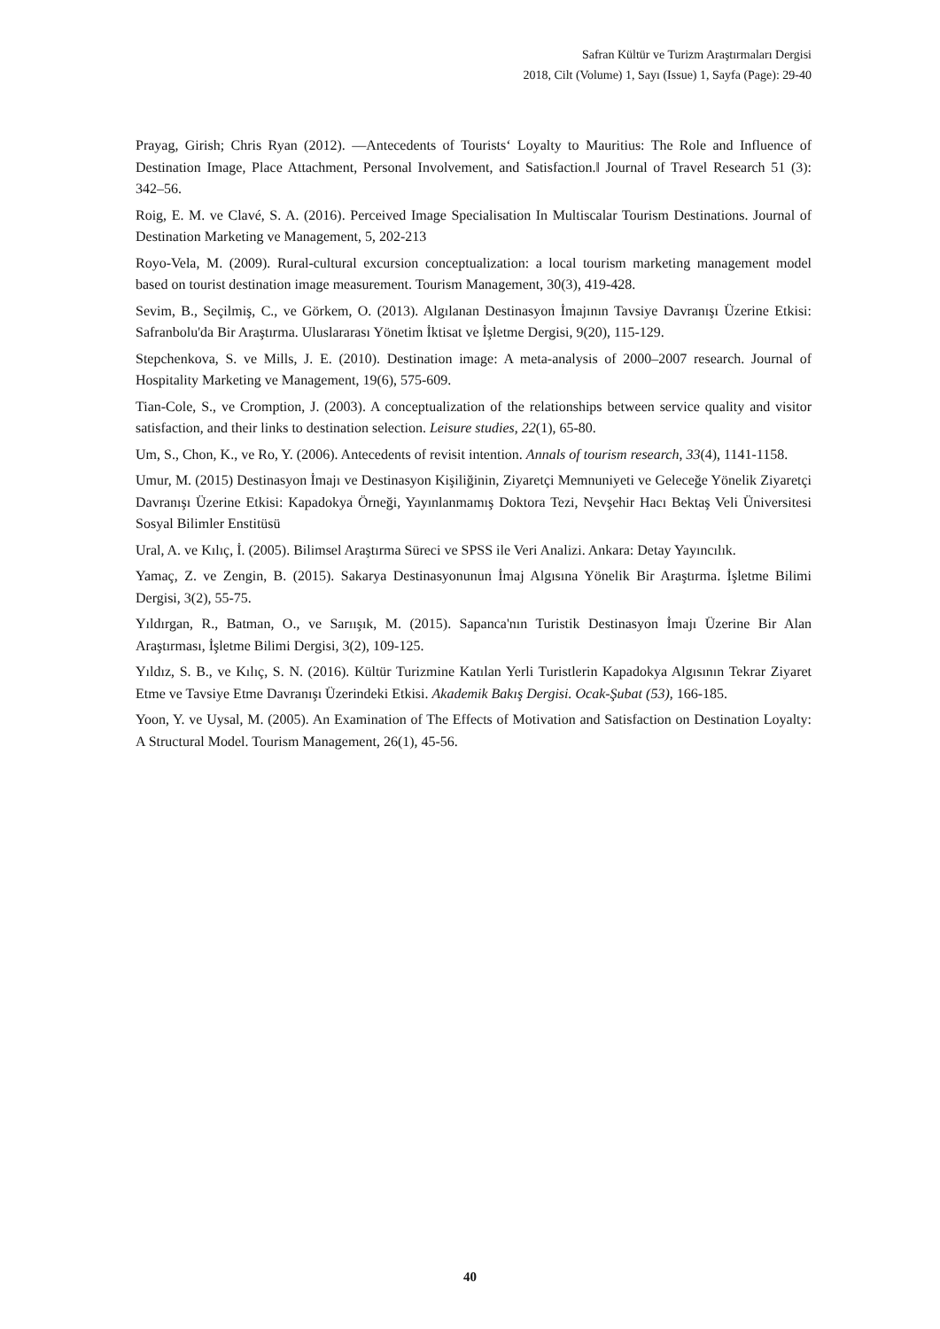Safran Kültür ve Turizm Araştırmaları Dergisi
2018, Cilt (Volume) 1, Sayı (Issue) 1, Sayfa (Page): 29-40
Prayag, Girish; Chris Ryan (2012). —Antecedents of Tourists‘ Loyalty to Mauritius: The Role and Influence of Destination Image, Place Attachment, Personal Involvement, and Satisfaction.‖ Journal of Travel Research 51 (3): 342–56.
Roig, E. M. ve Clavé, S. A. (2016). Perceived Image Specialisation In Multiscalar Tourism Destinations. Journal of Destination Marketing ve Management, 5, 202-213
Royo-Vela, M. (2009). Rural-cultural excursion conceptualization: a local tourism marketing management model based on tourist destination image measurement. Tourism Management, 30(3), 419-428.
Sevim, B., Seçilmiş, C., ve Görkem, O. (2013). Algılanan Destinasyon İmajının Tavsiye Davranışı Üzerine Etkisi: Safranbolu'da Bir Araştırma. Uluslararası Yönetim İktisat ve İşletme Dergisi, 9(20), 115-129.
Stepchenkova, S. ve Mills, J. E. (2010). Destination image: A meta-analysis of 2000–2007 research. Journal of Hospitality Marketing ve Management, 19(6), 575-609.
Tian-Cole, S., ve Cromption, J. (2003). A conceptualization of the relationships between service quality and visitor satisfaction, and their links to destination selection. Leisure studies, 22(1), 65-80.
Um, S., Chon, K., ve Ro, Y. (2006). Antecedents of revisit intention. Annals of tourism research, 33(4), 1141-1158.
Umur, M. (2015) Destinasyon İmajı ve Destinasyon Kişiliğinin, Ziyaretçi Memnuniyeti ve Geleceğe Yönelik Ziyaretçi Davranışı Üzerine Etkisi: Kapadokya Örneği, Yayınlanmamış Doktora Tezi, Nevşehir Hacı Bektaş Veli Üniversitesi Sosyal Bilimler Enstitüsü
Ural, A. ve Kılıç, İ. (2005). Bilimsel Araştırma Süreci ve SPSS ile Veri Analizi. Ankara: Detay Yayıncılık.
Yamaç, Z. ve Zengin, B. (2015). Sakarya Destinasyonunun İmaj Algısına Yönelik Bir Araştırma. İşletme Bilimi Dergisi, 3(2), 55-75.
Yıldırgan, R., Batman, O., ve Sarıışık, M. (2015). Sapanca'nın Turistik Destinasyon İmajı Üzerine Bir Alan Araştırması, İşletme Bilimi Dergisi, 3(2), 109-125.
Yıldız, S. B., ve Kılıç, S. N. (2016). Kültür Turizmine Katılan Yerli Turistlerin Kapadokya Algısının Tekrar Ziyaret Etme ve Tavsiye Etme Davranışı Üzerindeki Etkisi. Akademik Bakış Dergisi. Ocak-Şubat (53), 166-185.
Yoon, Y. ve Uysal, M. (2005). An Examination of The Effects of Motivation and Satisfaction on Destination Loyalty: A Structural Model. Tourism Management, 26(1), 45-56.
40